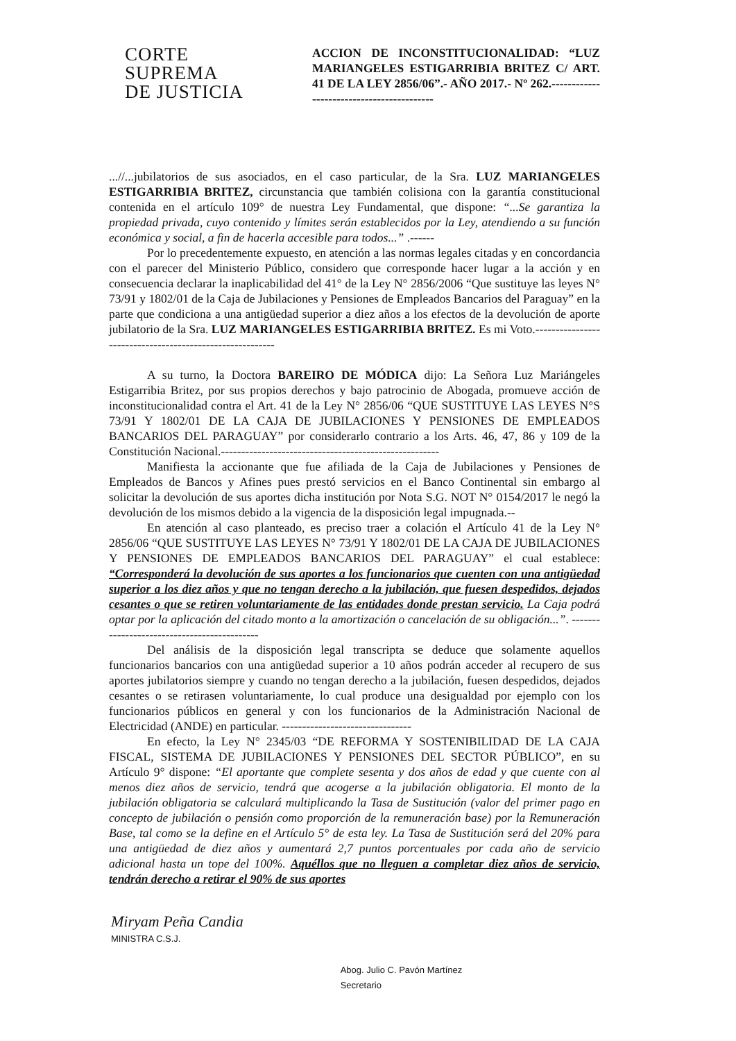CORTE
SUPREMA
DE JUSTICIA
ACCION DE INCONSTITUCIONALIDAD: “LUZ MARIANGELES ESTIGARRIBIA BRITEZ C/ ART. 41 DE LA LEY 2856/06”.- AÑO 2017.- Nº 262.------------------------------------------
...//...jubilatorios de sus asociados, en el caso particular, de la Sra. LUZ MARIANGELES ESTIGARRIBIA BRITEZ, circunstancia que también colisiona con la garantía constitucional contenida en el artículo 109° de nuestra Ley Fundamental, que dispone: “...Se garantiza la propiedad privada, cuyo contenido y límites serán establecidos por la Ley, atendiendo a su función económica y social, a fin de hacerla accesible para todos...” .------
Por lo precedentemente expuesto, en atención a las normas legales citadas y en concordancia con el parecer del Ministerio Público, considero que corresponde hacer lugar a la acción y en consecuencia declarar la inaplicabilidad del 41° de la Ley N° 2856/2006 “Que sustituye las leyes N° 73/91 y 1802/01 de la Caja de Jubilaciones y Pensiones de Empleados Bancarios del Paraguay” en la parte que condiciona a una antigüedad superior a diez años a los efectos de la devolución de aporte jubilatorio de la Sra. LUZ MARIANGELES ESTIGARRIBIA BRITEZ. Es mi Voto.---------------------------------------------------------
A su turno, la Doctora BAREIRO DE MÓDICA dijo: La Señora Luz Mariángeles Estigarribia Britez, por sus propios derechos y bajo patrocinio de Abogada, promueve acción de inconstitucionalidad contra el Art. 41 de la Ley N° 2856/06 “QUE SUSTITUYE LAS LEYES N°S 73/91 Y 1802/01 DE LA CAJA DE JUBILACIONES Y PENSIONES DE EMPLEADOS BANCARIOS DEL PARAGUAY” por considerarlo contrario a los Arts. 46, 47, 86 y 109 de la Constitución Nacional.------------------------------------------------------
Manifiesta la accionante que fue afiliada de la Caja de Jubilaciones y Pensiones de Empleados de Bancos y Afines pues prestó servicios en el Banco Continental sin embargo al solicitar la devolución de sus aportes dicha institución por Nota S.G. NOT N° 0154/2017 le negó la devolución de los mismos debido a la vigencia de la disposición legal impugnada.--
En atención al caso planteado, es preciso traer a colación el Artículo 41 de la Ley N° 2856/06 “QUE SUSTITUYE LAS LEYES N° 73/91 Y 1802/01 DE LA CAJA DE JUBILACIONES Y PENSIONES DE EMPLEADOS BANCARIOS DEL PARAGUAY” el cual establece: “Corresponderá la devolución de sus aportes a los funcionarios que cuenten con una antigüedad superior a los diez años y que no tengan derecho a la jubilación, que fuesen despedidos, dejados cesantes o que se retiren voluntariamente de las entidades donde prestan servicio. La Caja podrá optar por la aplicación del citado monto a la amortización o cancelación de su obligación...”. --------------------------------------------
Del análisis de la disposición legal transcripta se deduce que solamente aquellos funcionarios bancarios con una antigüedad superior a 10 años podrán acceder al recupero de sus aportes jubilatorios siempre y cuando no tengan derecho a la jubilación, fuesen despedidos, dejados cesantes o se retirasen voluntariamente, lo cual produce una desigualdad por ejemplo con los funcionarios públicos en general y con los funcionarios de la Administración Nacional de Electricidad (ANDE) en particular. --------------------------------
En efecto, la Ley N° 2345/03 “DE REFORMA Y SOSTENIBILIDAD DE LA CAJA FISCAL, SISTEMA DE JUBILACIONES Y PENSIONES DEL SECTOR PÚBLICO”, en su Artículo 9° dispone: “El aportante que complete sesenta y dos años de edad y que cuente con al menos diez años de servicio, tendrá que acogerse a la jubilación obligatoria. El monto de la jubilación obligatoria se calculará multiplicando la Tasa de Sustitución (valor del primer pago en concepto de jubilación o pensión como proporción de la remuneración base) por la Remuneración Base, tal como se la define en el Artículo 5° de esta ley. La Tasa de Sustitución será del 20% para una antigüedad de diez años y aumentará 2,7 puntos porcentuales por cada año de servicio adicional hasta un tope del 100%. Aquéllos que no lleguen a completar diez años de servicio, tendrán derecho a retirar el 90% de sus aportes
Miryam Peña Candia
MINISTRA C.S.J.
Abog. Julio C. Pavón Martínez
Secretario